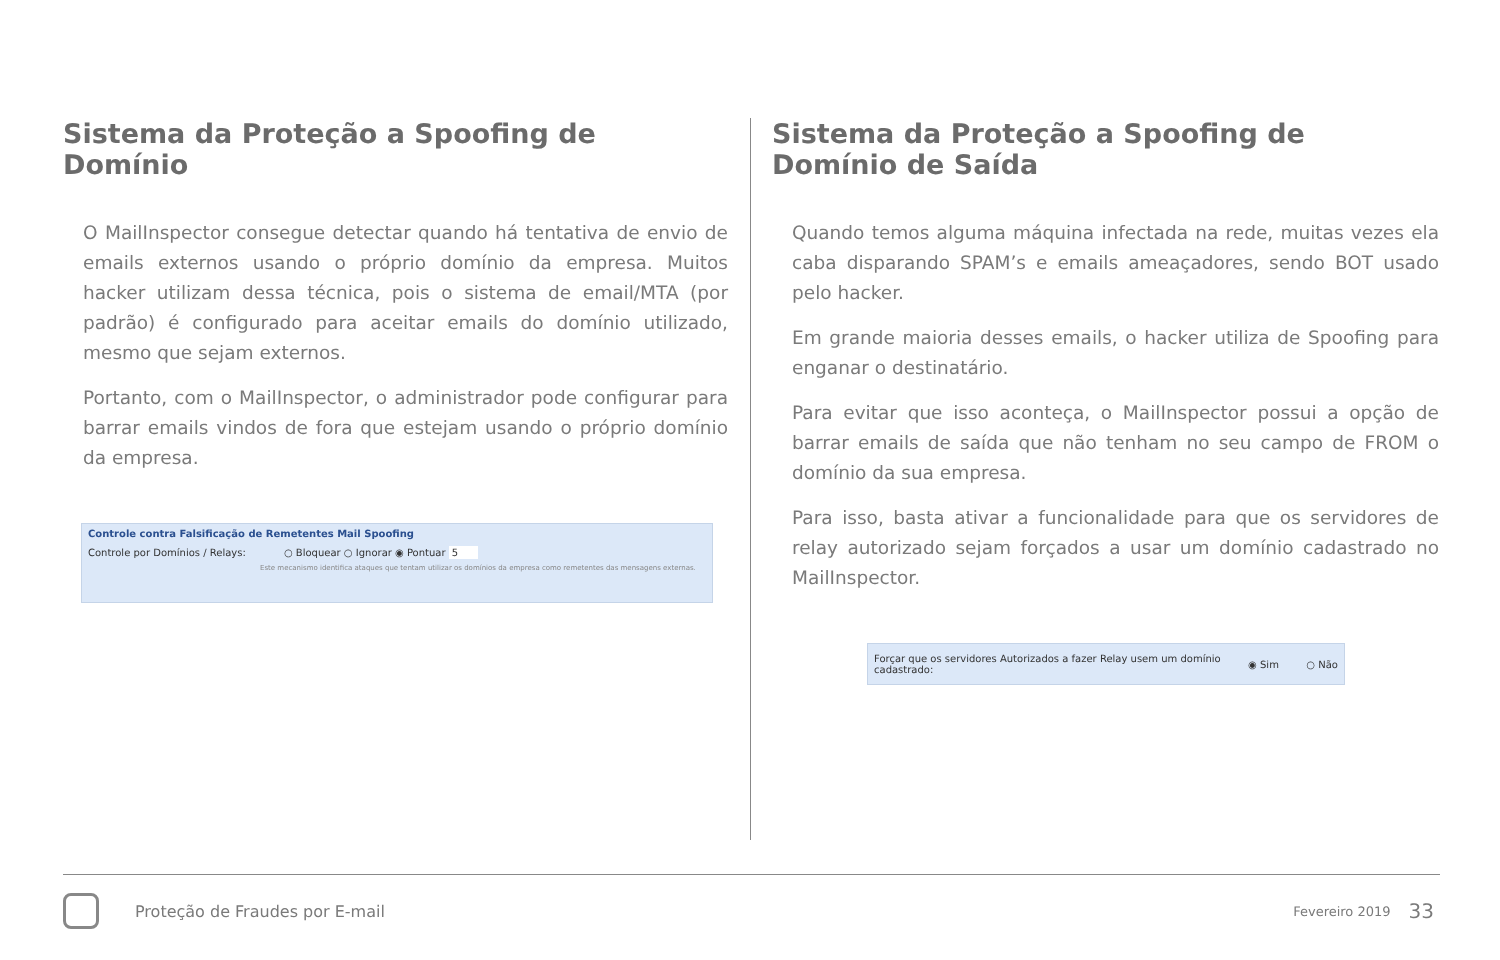Sistema da Proteção a Spoofing de Domínio
O MailInspector consegue detectar quando há tentativa de envio de emails externos usando o próprio domínio da empresa. Muitos hacker utilizam dessa técnica, pois o sistema de email/MTA (por padrão) é configurado para aceitar emails do domínio utilizado, mesmo que sejam externos.
Portanto, com o MailInspector, o administrador pode configurar para barrar emails vindos de fora que estejam usando o próprio domínio da empresa.
Controle contra Falsificação de Remetentes Mail Spoofing
Controle por Domínios / Relays: ○ Bloquear ○ Ignorar ◉ Pontuar 5
Este mecanismo identifica ataques que tentam utilizar os domínios da empresa como remetentes das mensagens externas.
Sistema da Proteção a Spoofing de Domínio de Saída
Quando temos alguma máquina infectada na rede, muitas vezes ela caba disparando SPAM’s e emails ameaçadores, sendo BOT usado pelo hacker.
Em grande maioria desses emails, o hacker utiliza de Spoofing para enganar o destinatário.
Para evitar que isso aconteça, o MailInspector possui a opção de barrar emails de saída que não tenham no seu campo de FROM o domínio da sua empresa.
Para isso, basta ativar a funcionalidade para que os servidores de relay autorizado sejam forçados a usar um domínio cadastrado no MailInspector.
Forçar que os servidores Autorizados a fazer Relay usem um domínio
cadastrado: ◉ Sim ○ Não
Proteção de Fraudes por E-mail Fevereiro 2019 33